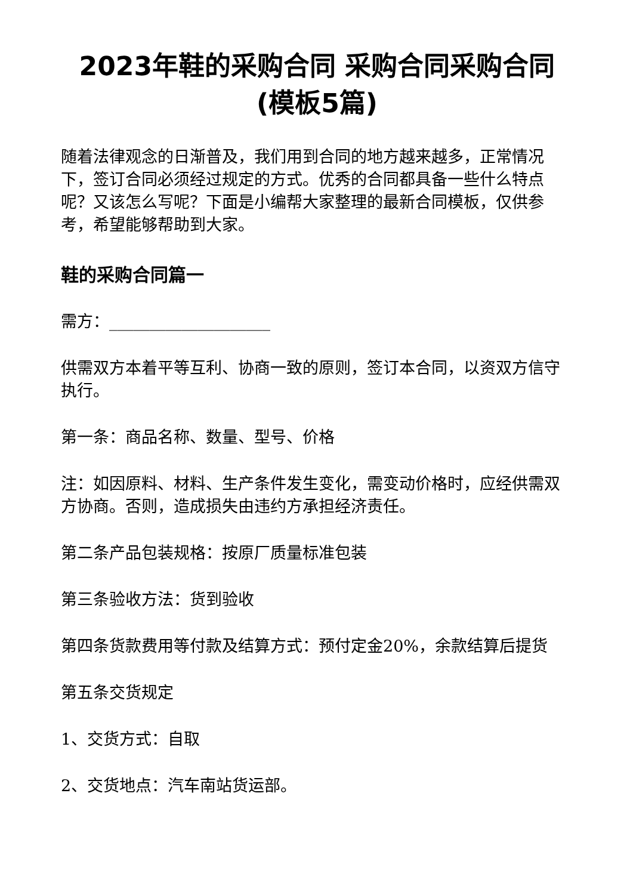2023年鞋的采购合同 采购合同采购合同(模板5篇)
随着法律观念的日渐普及，我们用到合同的地方越来越多，正常情况下，签订合同必须经过规定的方式。优秀的合同都具备一些什么特点呢？又该怎么写呢？下面是小编帮大家整理的最新合同模板，仅供参考，希望能够帮助到大家。
鞋的采购合同篇一
需方：____________________
供需双方本着平等互利、协商一致的原则，签订本合同，以资双方信守执行。
第一条：商品名称、数量、型号、价格
注：如因原料、材料、生产条件发生变化，需变动价格时，应经供需双方协商。否则，造成损失由违约方承担经济责任。
第二条产品包装规格：按原厂质量标准包装
第三条验收方法：货到验收
第四条货款费用等付款及结算方式：预付定金20%，余款结算后提货
第五条交货规定
1、交货方式：自取
2、交货地点：汽车南站货运部。